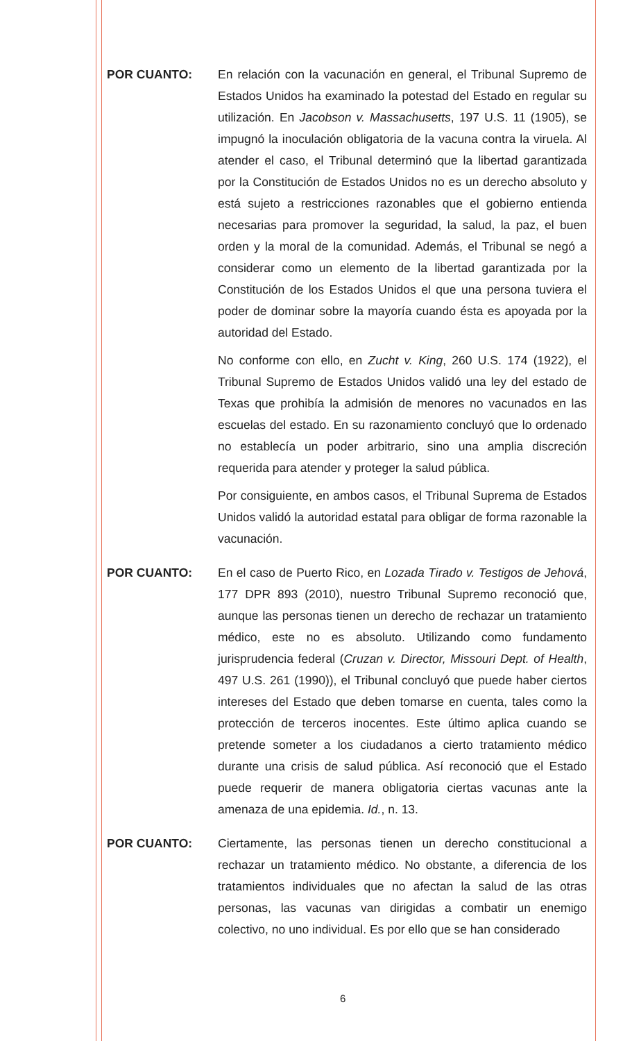POR CUANTO: En relación con la vacunación en general, el Tribunal Supremo de Estados Unidos ha examinado la potestad del Estado en regular su utilización. En Jacobson v. Massachusetts, 197 U.S. 11 (1905), se impugnó la inoculación obligatoria de la vacuna contra la viruela. Al atender el caso, el Tribunal determinó que la libertad garantizada por la Constitución de Estados Unidos no es un derecho absoluto y está sujeto a restricciones razonables que el gobierno entienda necesarias para promover la seguridad, la salud, la paz, el buen orden y la moral de la comunidad. Además, el Tribunal se negó a considerar como un elemento de la libertad garantizada por la Constitución de los Estados Unidos el que una persona tuviera el poder de dominar sobre la mayoría cuando ésta es apoyada por la autoridad del Estado.
No conforme con ello, en Zucht v. King, 260 U.S. 174 (1922), el Tribunal Supremo de Estados Unidos validó una ley del estado de Texas que prohibía la admisión de menores no vacunados en las escuelas del estado. En su razonamiento concluyó que lo ordenado no establecía un poder arbitrario, sino una amplia discreción requerida para atender y proteger la salud pública.
Por consiguiente, en ambos casos, el Tribunal Suprema de Estados Unidos validó la autoridad estatal para obligar de forma razonable la vacunación.
POR CUANTO: En el caso de Puerto Rico, en Lozada Tirado v. Testigos de Jehová, 177 DPR 893 (2010), nuestro Tribunal Supremo reconoció que, aunque las personas tienen un derecho de rechazar un tratamiento médico, este no es absoluto. Utilizando como fundamento jurisprudencia federal (Cruzan v. Director, Missouri Dept. of Health, 497 U.S. 261 (1990)), el Tribunal concluyó que puede haber ciertos intereses del Estado que deben tomarse en cuenta, tales como la protección de terceros inocentes. Este último aplica cuando se pretende someter a los ciudadanos a cierto tratamiento médico durante una crisis de salud pública. Así reconoció que el Estado puede requerir de manera obligatoria ciertas vacunas ante la amenaza de una epidemia. Id., n. 13.
POR CUANTO: Ciertamente, las personas tienen un derecho constitucional a rechazar un tratamiento médico. No obstante, a diferencia de los tratamientos individuales que no afectan la salud de las otras personas, las vacunas van dirigidas a combatir un enemigo colectivo, no uno individual. Es por ello que se han considerado
6